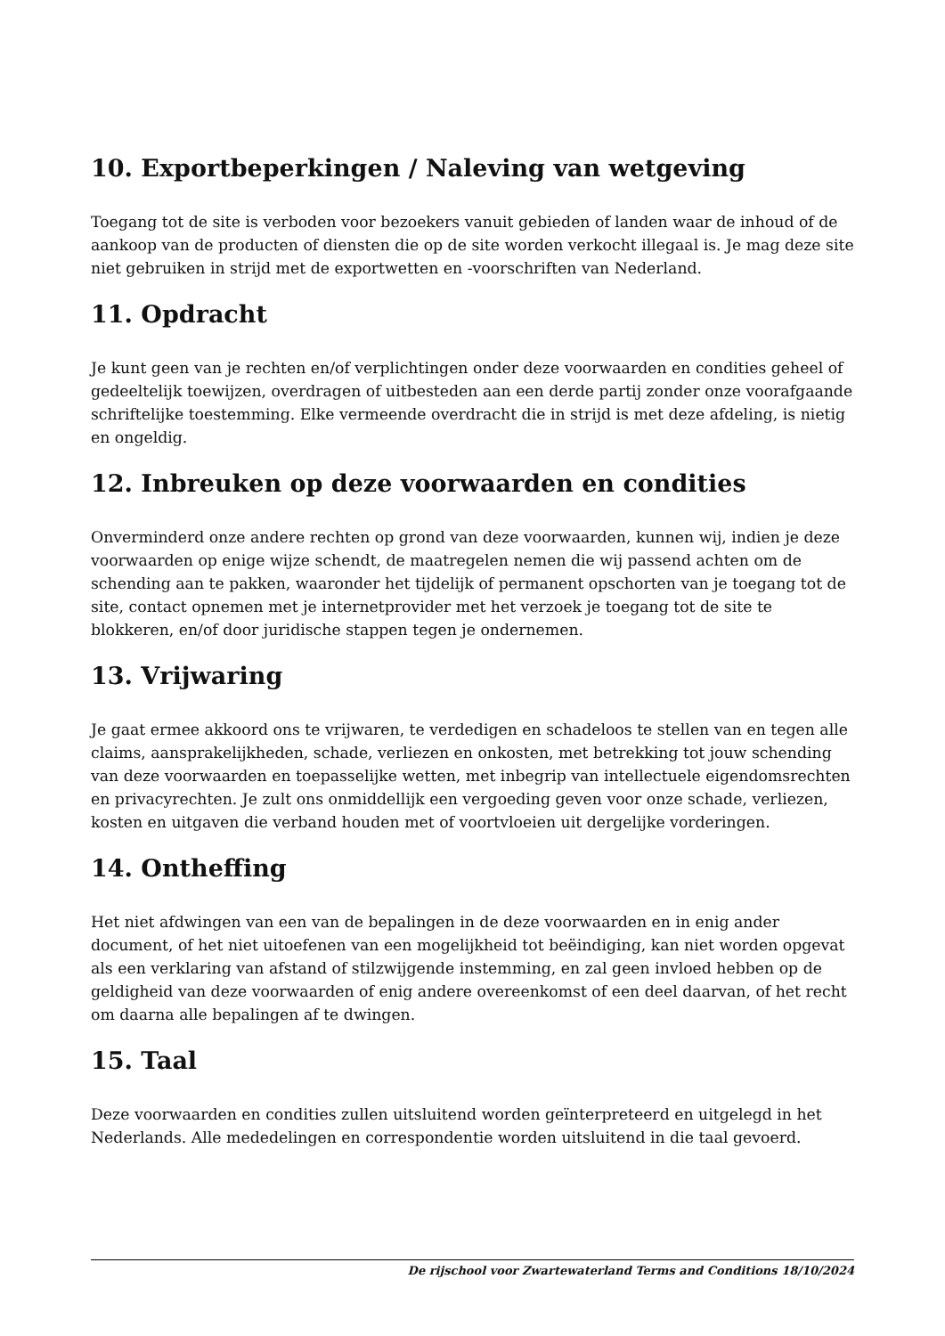10. Exportbeperkingen / Naleving van wetgeving
Toegang tot de site is verboden voor bezoekers vanuit gebieden of landen waar de inhoud of de aankoop van de producten of diensten die op de site worden verkocht illegaal is. Je mag deze site niet gebruiken in strijd met de exportwetten en -voorschriften van Nederland.
11. Opdracht
Je kunt geen van je rechten en/of verplichtingen onder deze voorwaarden en condities geheel of gedeeltelijk toewijzen, overdragen of uitbesteden aan een derde partij zonder onze voorafgaande schriftelijke toestemming. Elke vermeende overdracht die in strijd is met deze afdeling, is nietig en ongeldig.
12. Inbreuken op deze voorwaarden en condities
Onverminderd onze andere rechten op grond van deze voorwaarden, kunnen wij, indien je deze voorwaarden op enige wijze schendt, de maatregelen nemen die wij passend achten om de schending aan te pakken, waaronder het tijdelijk of permanent opschorten van je toegang tot de site, contact opnemen met je internetprovider met het verzoek je toegang tot de site te blokkeren, en/of door juridische stappen tegen je ondernemen.
13. Vrijwaring
Je gaat ermee akkoord ons te vrijwaren, te verdedigen en schadeloos te stellen van en tegen alle claims, aansprakelijkheden, schade, verliezen en onkosten, met betrekking tot jouw schending van deze voorwaarden en toepasselijke wetten, met inbegrip van intellectuele eigendomsrechten en privacyrechten. Je zult ons onmiddellijk een vergoeding geven voor onze schade, verliezen, kosten en uitgaven die verband houden met of voortvloeien uit dergelijke vorderingen.
14. Ontheffing
Het niet afdwingen van een van de bepalingen in de deze voorwaarden en in enig ander document, of het niet uitoefenen van een mogelijkheid tot beëindiging, kan niet worden opgevat als een verklaring van afstand of stilzwijgende instemming, en zal geen invloed hebben op de geldigheid van deze voorwaarden of enig andere overeenkomst of een deel daarvan, of het recht om daarna alle bepalingen af te dwingen.
15. Taal
Deze voorwaarden en condities zullen uitsluitend worden geïnterpreteerd en uitgelegd in het Nederlands. Alle mededelingen en correspondentie worden uitsluitend in die taal gevoerd.
De rijschool voor Zwartewaterland Terms and Conditions 18/10/2024